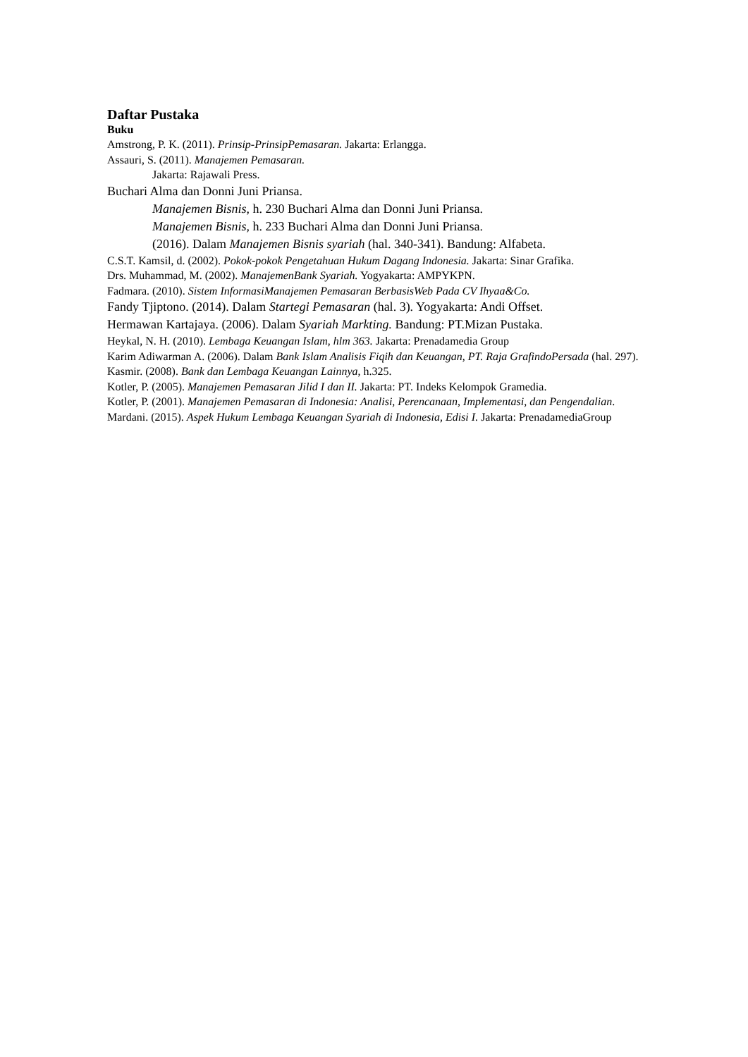Daftar Pustaka
Buku
Amstrong, P. K. (2011). Prinsip-PrinsipPemasaran. Jakarta: Erlangga.
Assauri, S. (2011). Manajemen Pemasaran.
Jakarta: Rajawali Press.
Buchari Alma dan Donni Juni Priansa.
Manajemen Bisnis, h. 230 Buchari Alma dan Donni Juni Priansa.
Manajemen Bisnis, h. 233 Buchari Alma dan Donni Juni Priansa.
(2016). Dalam Manajemen Bisnis syariah (hal. 340-341). Bandung: Alfabeta.
C.S.T. Kamsil, d. (2002). Pokok-pokok Pengetahuan Hukum Dagang Indonesia. Jakarta: Sinar Grafika.
Drs. Muhammad, M. (2002). ManajemenBank Syariah. Yogyakarta: AMPYKPN.
Fadmara. (2010). Sistem InformasiManajemen Pemasaran BerbasisWeb Pada CV Ihyaa&Co.
Fandy Tjiptono. (2014). Dalam Startegi Pemasaran (hal. 3). Yogyakarta: Andi Offset.
Hermawan Kartajaya. (2006). Dalam Syariah Markting. Bandung: PT.Mizan Pustaka.
Heykal, N. H. (2010). Lembaga Keuangan Islam, hlm 363. Jakarta: Prenadamedia Group
Karim Adiwarman A. (2006). Dalam Bank Islam Analisis Fiqih dan Keuangan, PT. Raja GrafindoPersada (hal. 297).
Kasmir. (2008). Bank dan Lembaga Keuangan Lainnya, h.325.
Kotler, P. (2005). Manajemen Pemasaran Jilid I dan II. Jakarta: PT. Indeks Kelompok Gramedia.
Kotler, P. (2001). Manajemen Pemasaran di Indonesia: Analisi, Perencanaan, Implementasi, dan Pengendalian.
Mardani. (2015). Aspek Hukum Lembaga Keuangan Syariah di Indonesia, Edisi I. Jakarta: PrenadamediaGroup